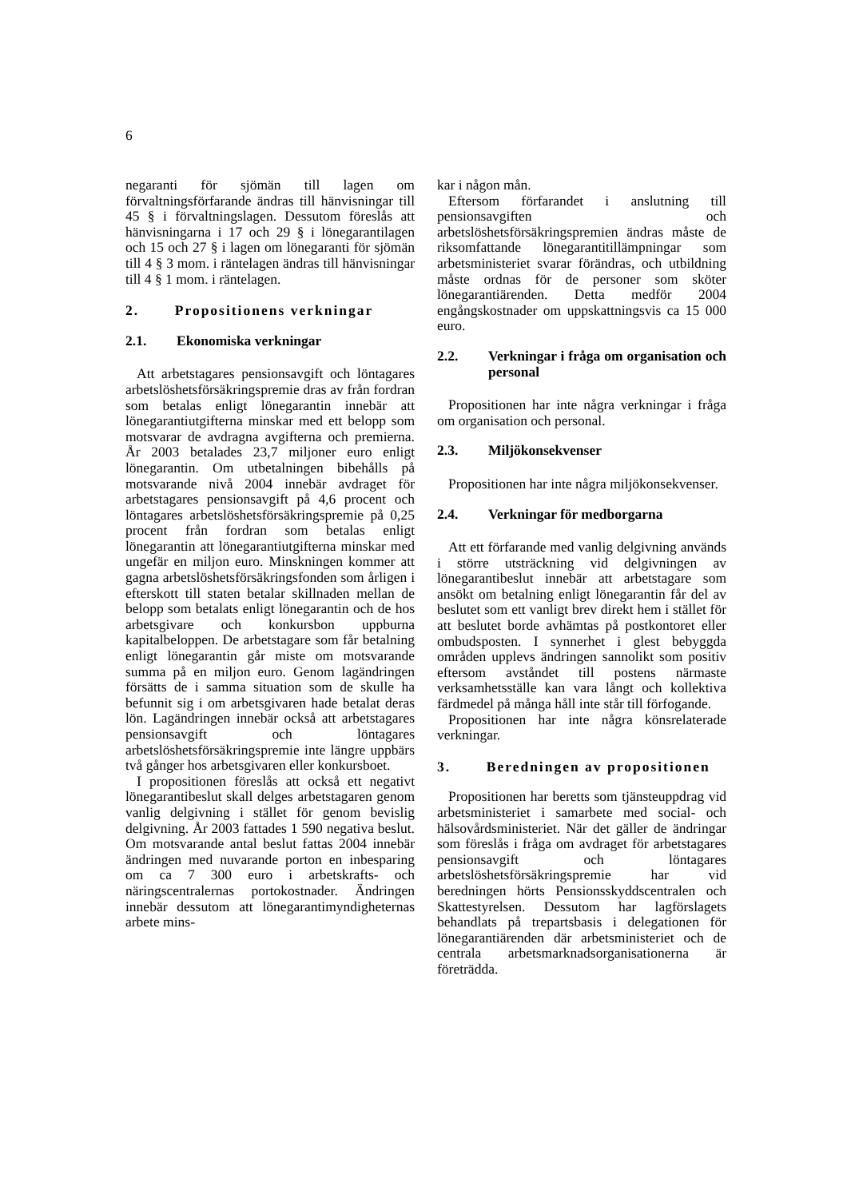6
negaranti för sjömän till lagen om förvaltningsförfarande ändras till hänvisningar till 45 § i förvaltningslagen. Dessutom föreslås att hänvisningarna i 17 och 29 § i lönegarantilagen och 15 och 27 § i lagen om lönegaranti för sjömän till 4 § 3 mom. i räntelagen ändras till hänvisningar till 4 § 1 mom. i räntelagen.
2. Propositionens verkningar
2.1. Ekonomiska verkningar
Att arbetstagares pensionsavgift och löntagares arbetslöshetsförsäkringspremie dras av från fordran som betalas enligt lönegarantin innebär att lönegarantiutgifterna minskar med ett belopp som motsvarar de avdragna avgifterna och premierna. År 2003 betalades 23,7 miljoner euro enligt lönegarantin. Om utbetalningen bibehålls på motsvarande nivå 2004 innebär avdraget för arbetstagares pensionsavgift på 4,6 procent och löntagares arbetslöshetsförsäkringspremie på 0,25 procent från fordran som betalas enligt lönegarantin att lönegarantiutgifterna minskar med ungefär en miljon euro. Minskningen kommer att gagna arbetslöshetsförsäkringsfonden som årligen i efterskott till staten betalar skillnaden mellan de belopp som betalats enligt lönegarantin och de hos arbetsgivare och konkursbon uppburna kapitalbeloppen. De arbetstagare som får betalning enligt lönegarantin går miste om motsvarande summa på en miljon euro. Genom lagändringen försätts de i samma situation som de skulle ha befunnit sig i om arbetsgivaren hade betalat deras lön. Lagändringen innebär också att arbetstagares pensionsavgift och löntagares arbetslöshetsförsäkringspremie inte längre uppbärs två gånger hos arbetsgivaren eller konkursboet.
I propositionen föreslås att också ett negativt lönegarantibeslut skall delges arbetstagaren genom vanlig delgivning i stället för genom bevislig delgivning. År 2003 fattades 1 590 negativa beslut. Om motsvarande antal beslut fattas 2004 innebär ändringen med nuvarande porton en inbesparing om ca 7 300 euro i arbetskrafts- och näringscentralernas portokostnader. Ändringen innebär dessutom att lönegarantimyndigheternas arbete mins-
kar i någon mån.
Eftersom förfarandet i anslutning till pensionsavgiften och arbetslöshetsförsäkringspremien ändras måste de riksomfattande lönegarantitillämpningar som arbetsministeriet svarar förändras, och utbildning måste ordnas för de personer som sköter lönegarantiärenden. Detta medför 2004 engångskostnader om uppskattningsvis ca 15 000 euro.
2.2. Verkningar i fråga om organisation och personal
Propositionen har inte några verkningar i fråga om organisation och personal.
2.3. Miljökonsekvenser
Propositionen har inte några miljökonsekvenser.
2.4. Verkningar för medborgarna
Att ett förfarande med vanlig delgivning används i större utsträckning vid delgivningen av lönegarantibeslut innebär att arbetstagare som ansökt om betalning enligt lönegarantin får del av beslutet som ett vanligt brev direkt hem i stället för att beslutet borde avhämtas på postkontoret eller ombudsposten. I synnerhet i glest bebyggda områden upplevs ändringen sannolikt som positiv eftersom avståndet till postens närmaste verksamhetsställe kan vara långt och kollektiva färdmedel på många håll inte står till förfogande.
Propositionen har inte några könsrelaterade verkningar.
3. Beredningen av propositionen
Propositionen har beretts som tjänsteuppdrag vid arbetsministeriet i samarbete med social- och hälsovårdsministeriet. När det gäller de ändringar som föreslås i fråga om avdraget för arbetstagares pensionsavgift och löntagares arbetslöshetsförsäkringspremie har vid beredningen hörts Pensionsskyddscentralen och Skattestyrelsen. Dessutom har lagförslagets behandlats på trepartsbasis i delegationen för lönegarantiärenden där arbetsministeriet och de centrala arbetsmarknadsorganisationerna är företrädda.